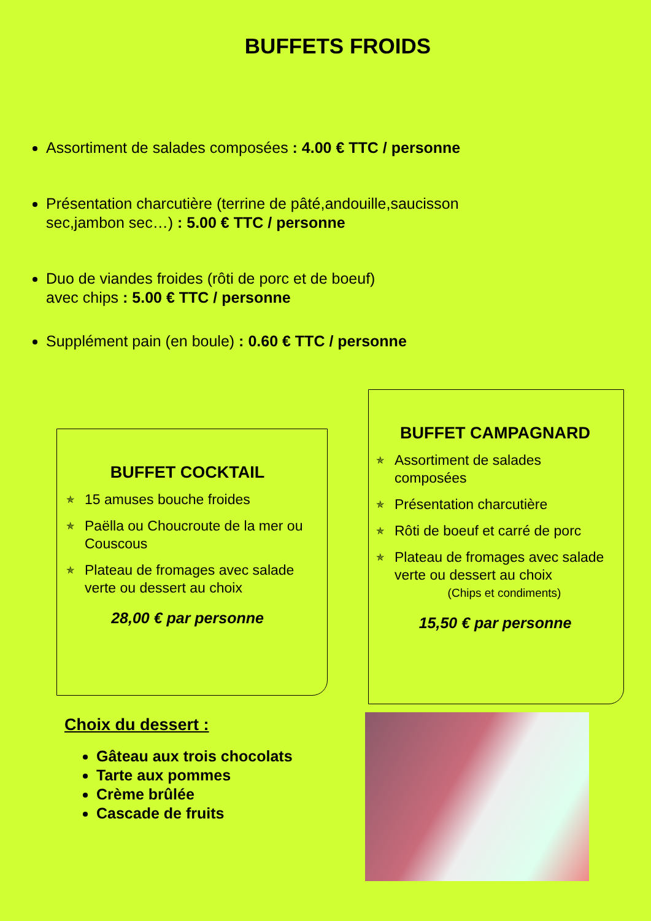BUFFETS FROIDS
Assortiment de salades composées : 4.00 € TTC / personne
Présentation charcutière (terrine de pâté,andouille,saucisson sec,jambon sec…) : 5.00 € TTC / personne
Duo de viandes froides (rôti de porc et de boeuf)
avec chips : 5.00 € TTC / personne
Supplément pain (en boule) : 0.60 € TTC / personne
BUFFET COCKTAIL
✯ 15 amuses bouche froides
✯ Paëlla ou Choucroute de la mer ou Couscous
✯ Plateau de fromages avec salade verte ou dessert au choix
28,00 € par personne
BUFFET CAMPAGNARD
✯ Assortiment de salades composées
✯ Présentation charcutière
✯ Rôti de boeuf et carré de porc
✯ Plateau de fromages avec salade verte ou dessert au choix
(Chips et condiments)
15,50 € par personne
Choix du dessert :
Gâteau aux trois chocolats
Tarte aux pommes
Crème brûlée
Cascade de fruits